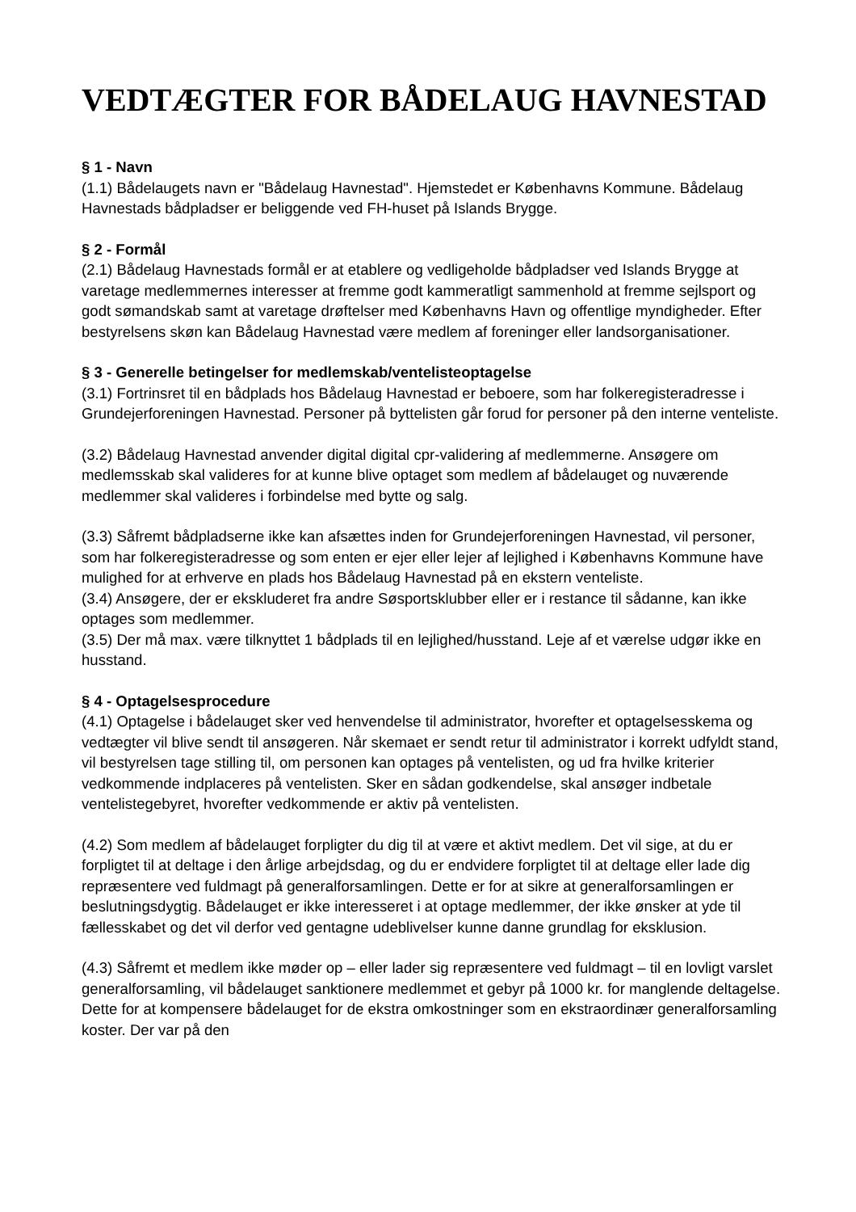VEDTÆGTER FOR BÅDELAUG HAVNESTAD
§ 1 - Navn
(1.1) Bådelaugets navn er "Bådelaug Havnestad". Hjemstedet er Københavns Kommune. Bådelaug Havnestads bådpladser er beliggende ved FH-huset på Islands Brygge.
§ 2 - Formål
(2.1) Bådelaug Havnestads formål er at etablere og vedligeholde bådpladser ved Islands Brygge at varetage medlemmernes interesser at fremme godt kammeratligt sammenhold at fremme sejlsport og godt sømandskab samt at varetage drøftelser med Københavns Havn og offentlige myndigheder. Efter bestyrelsens skøn kan Bådelaug Havnestad være medlem af foreninger eller landsorganisationer.
§ 3 - Generelle betingelser for medlemskab/ventelisteoptagelse
(3.1) Fortrinsret til en bådplads hos Bådelaug Havnestad er beboere, som har folkeregisteradresse i Grundejerforeningen Havnestad. Personer på byttelisten går forud for personer på den interne venteliste.
(3.2) Bådelaug Havnestad anvender digital digital cpr-validering af medlemmerne. Ansøgere om medlemsskab skal valideres for at kunne blive optaget som medlem af bådelauget og nuværende medlemmer skal valideres i forbindelse med bytte og salg.
(3.3) Såfremt bådpladserne ikke kan afsættes inden for Grundejerforeningen Havnestad, vil personer, som har folkeregisteradresse og som enten er ejer eller lejer af lejlighed i Københavns Kommune have mulighed for at erhverve en plads hos Bådelaug Havnestad på en ekstern venteliste.
(3.4) Ansøgere, der er ekskluderet fra andre Søsportsklubber eller er i restance til sådanne, kan ikke optages som medlemmer.
(3.5) Der må max. være tilknyttet 1 bådplads til en lejlighed/husstand. Leje af et værelse udgør ikke en husstand.
§ 4 - Optagelsesprocedure
(4.1) Optagelse i bådelauget sker ved henvendelse til administrator, hvorefter et optagelsesskema og vedtægter vil blive sendt til ansøgeren. Når skemaet er sendt retur til administrator i korrekt udfyldt stand, vil bestyrelsen tage stilling til, om personen kan optages på ventelisten, og ud fra hvilke kriterier vedkommende indplaceres på ventelisten. Sker en sådan godkendelse, skal ansøger indbetale ventelistegebyret, hvorefter vedkommende er aktiv på ventelisten.
(4.2) Som medlem af bådelauget forpligter du dig til at være et aktivt medlem. Det vil sige, at du er forpligtet til at deltage i den årlige arbejdsdag, og du er endvidere forpligtet til at deltage eller lade dig repræsentere ved fuldmagt på generalforsamlingen. Dette er for at sikre at generalforsamlingen er beslutningsdygtig. Bådelauget er ikke interesseret i at optage medlemmer, der ikke ønsker at yde til fællesskabet og det vil derfor ved gentagne udeblivelser kunne danne grundlag for eksklusion.
(4.3) Såfremt et medlem ikke møder op – eller lader sig repræsentere ved fuldmagt – til en lovligt varslet generalforsamling, vil bådelauget sanktionere medlemmet et gebyr på 1000 kr. for manglende deltagelse. Dette for at kompensere bådelauget for de ekstra omkostninger som en ekstraordinær generalforsamling koster. Der var på den